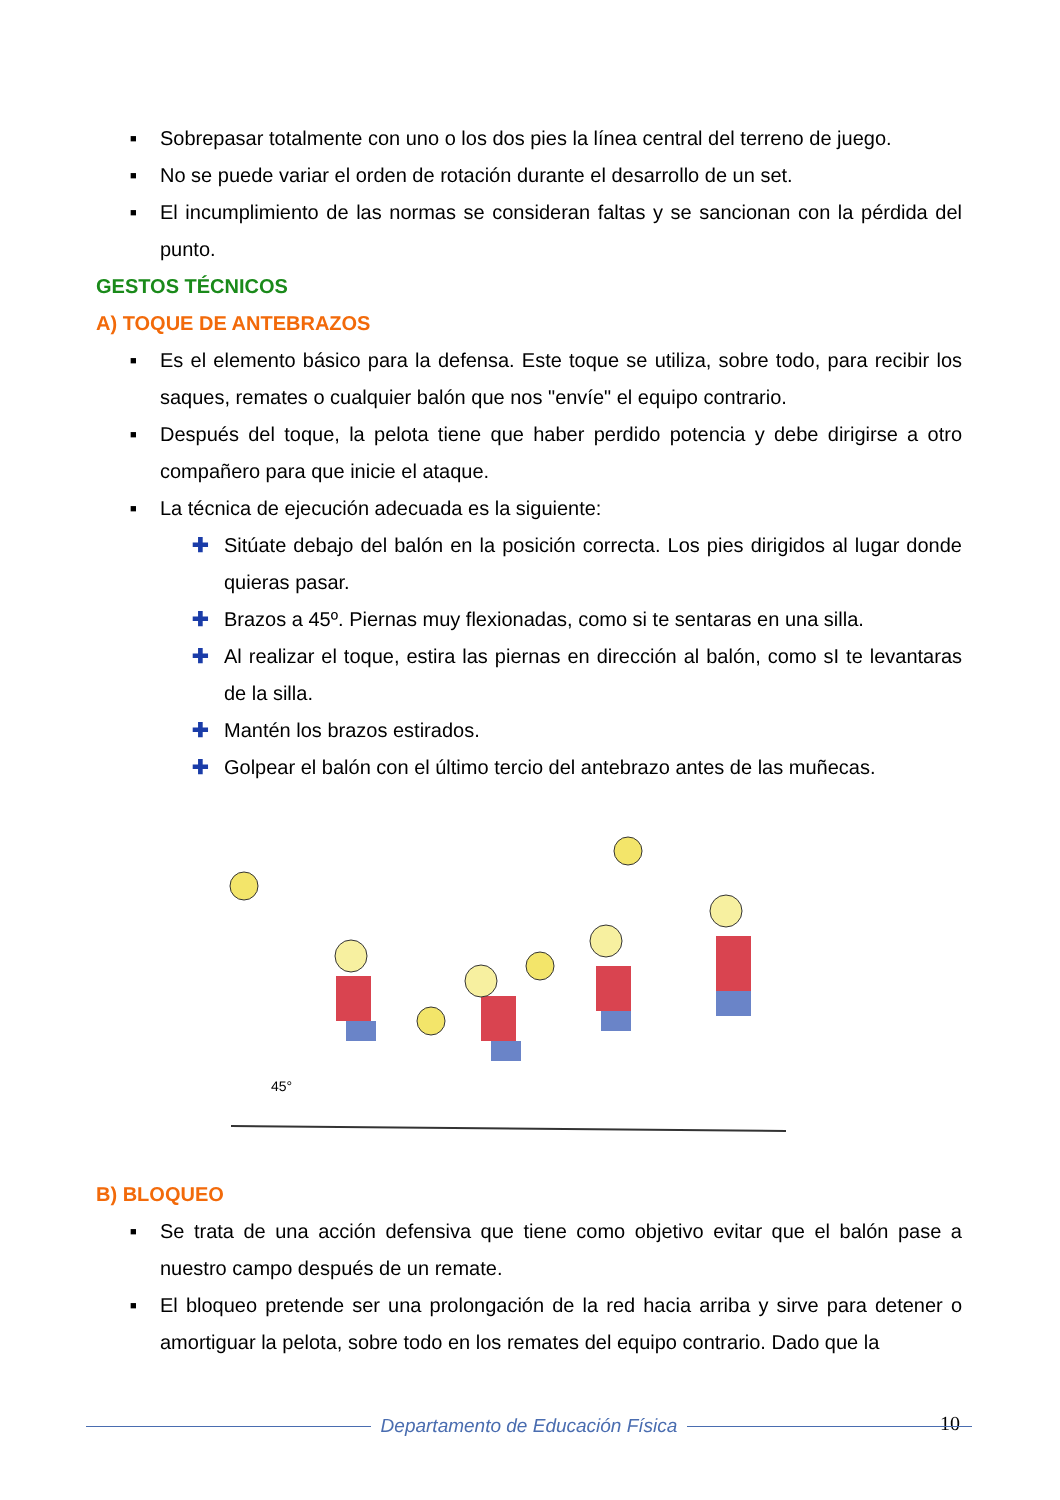■ Sobrepasar totalmente con uno o los dos pies la línea central del terreno de juego.
■ No se puede variar el orden de rotación durante el desarrollo de un set.
■ El incumplimiento de las normas se consideran faltas y se sancionan con la pérdida del punto.
GESTOS TÉCNICOS
A) TOQUE DE ANTEBRAZOS
■ Es el elemento básico para la defensa. Este toque se utiliza, sobre todo, para recibir los saques, remates o cualquier balón que nos "envíe" el equipo contrario.
■ Después del toque, la pelota tiene que haber perdido potencia y debe dirigirse a otro compañero para que inicie el ataque.
■ La técnica de ejecución adecuada es la siguiente:
✚ Sitúate debajo del balón en la posición correcta. Los pies dirigidos al lugar donde quieras pasar.
✚ Brazos a 45º. Piernas muy flexionadas, como si te sentaras en una silla.
✚ Al realizar el toque, estira las piernas en dirección al balón, como sI te levantaras de la silla.
✚ Mantén los brazos estirados.
✚ Golpear el balón con el último tercio del antebrazo antes de las muñecas.
45°
B) BLOQUEO
■ Se trata de una acción defensiva que tiene como objetivo evitar que el balón pase a nuestro campo después de un remate.
■ El bloqueo pretende ser una prolongación de la red hacia arriba y sirve para detener o amortiguar la pelota, sobre todo en los remates del equipo contrario. Dado que la
10
Departamento de Educación Física